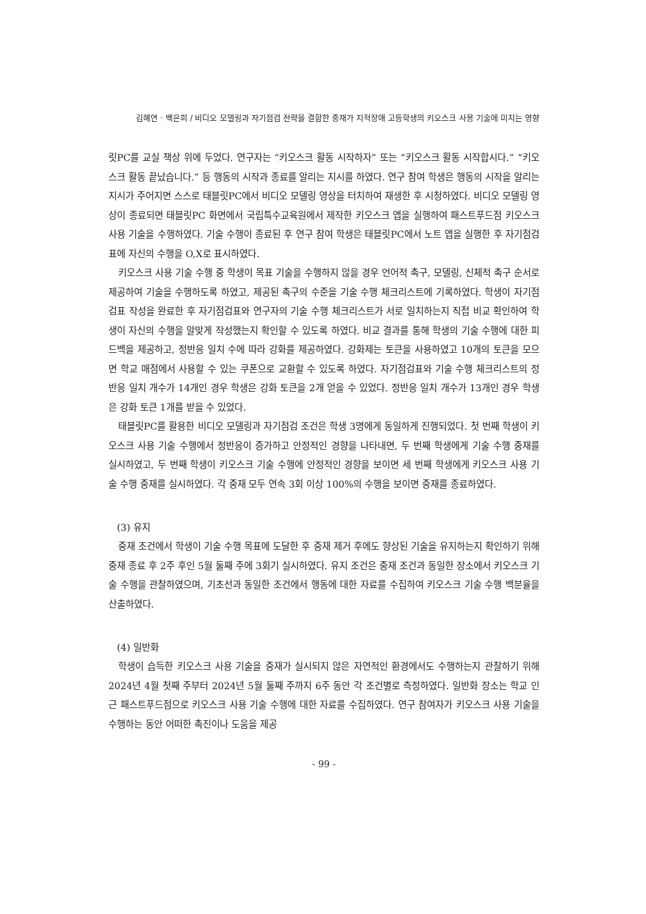김혜연 · 백은희 / 비디오 모델링과 자기점검 전략을 결합한 중재가 지적장애 고등학생의 키오스크 사용 기술에 미치는 영향
릿PC를 교실 책상 위에 두었다. 연구자는 “키오스크 활동 시작하자” 또는 “키오스크 활동 시작합시다.” “키오스크 활동 끝났습니다.” 등 행동의 시작과 종료를 알리는 지시를 하였다. 연구 참여 학생은 행동의 시작을 알리는 지시가 주어지면 스스로 태블릿PC에서 비디오 모델링 영상을 터치하여 재생한 후 시청하였다. 비디오 모델링 영상이 종료되면 태블릿PC 화면에서 국립특수교육원에서 제작한 키오스크 앱을 실행하여 패스트푸드점 키오스크 사용 기술을 수행하였다. 기술 수행이 종료된 후 연구 참여 학생은 태블릿PC에서 노트 앱을 실행한 후 자기점검표에 자신의 수행을 O,X로 표시하였다.
키오스크 사용 기술 수행 중 학생이 목표 기술을 수행하지 않을 경우 언어적 촉구, 모델링, 신체적 촉구 순서로 제공하여 기술을 수행하도록 하였고, 제공된 촉구의 수준을 기술 수행 체크리스트에 기록하였다. 학생이 자기점검표 작성을 완료한 후 자기점검표와 연구자의 기술 수행 체크리스트가 서로 일치하는지 직접 비교 확인하여 학생이 자신의 수행을 알맞게 작성했는지 확인할 수 있도록 하였다. 비교 결과를 통해 학생의 기술 수행에 대한 피드백을 제공하고, 정반응 일치 수에 따라 강화를 제공하였다. 강화제는 토큰을 사용하였고 10개의 토큰을 모으면 학교 매점에서 사용할 수 있는 쿠폰으로 교환할 수 있도록 하였다. 자기점검표와 기술 수행 체크리스트의 정반응 일치 개수가 14개인 경우 학생은 강화 토큰을 2개 얻을 수 있었다. 정반응 일치 개수가 13개인 경우 학생은 강화 토큰 1개를 받을 수 있었다.
태블릿PC를 활용한 비디오 모델링과 자기점검 조건은 학생 3명에게 동일하게 진행되었다. 첫 번째 학생이 키오스크 사용 기술 수행에서 정반응이 증가하고 안정적인 경향을 나타내면, 두 번째 학생에게 기술 수행 중재를 실시하였고, 두 번째 학생이 키오스크 기술 수행에 안정적인 경향을 보이면 세 번째 학생에게 키오스크 사용 기술 수행 중재를 실시하였다. 각 중재 모두 연속 3회 이상 100%의 수행을 보이면 중재를 종료하였다.
(3) 유지
중재 조건에서 학생이 기술 수행 목표에 도달한 후 중재 제거 후에도 향상된 기술을 유지하는지 확인하기 위해 중재 종료 후 2주 후인 5월 둘째 주에 3회기 실시하였다. 유지 조건은 중재 조건과 동일한 장소에서 키오스크 기술 수행을 관찰하였으며, 기초선과 동일한 조건에서 행동에 대한 자료를 수집하여 키오스크 기술 수행 백분율을 산출하였다.
(4) 일반화
학생이 습득한 키오스크 사용 기술을 중재가 실시되지 않은 자연적인 환경에서도 수행하는지 관찰하기 위해 2024년 4월 첫째 주부터 2024년 5월 둘째 주까지 6주 동안 각 조건별로 측정하였다. 일반화 장소는 학교 인근 패스트푸드점으로 키오스크 사용 기술 수행에 대한 자료를 수집하였다. 연구 참여자가 키오스크 사용 기술을 수행하는 동안 어떠한 촉진이나 도움을 제공
- 99 -